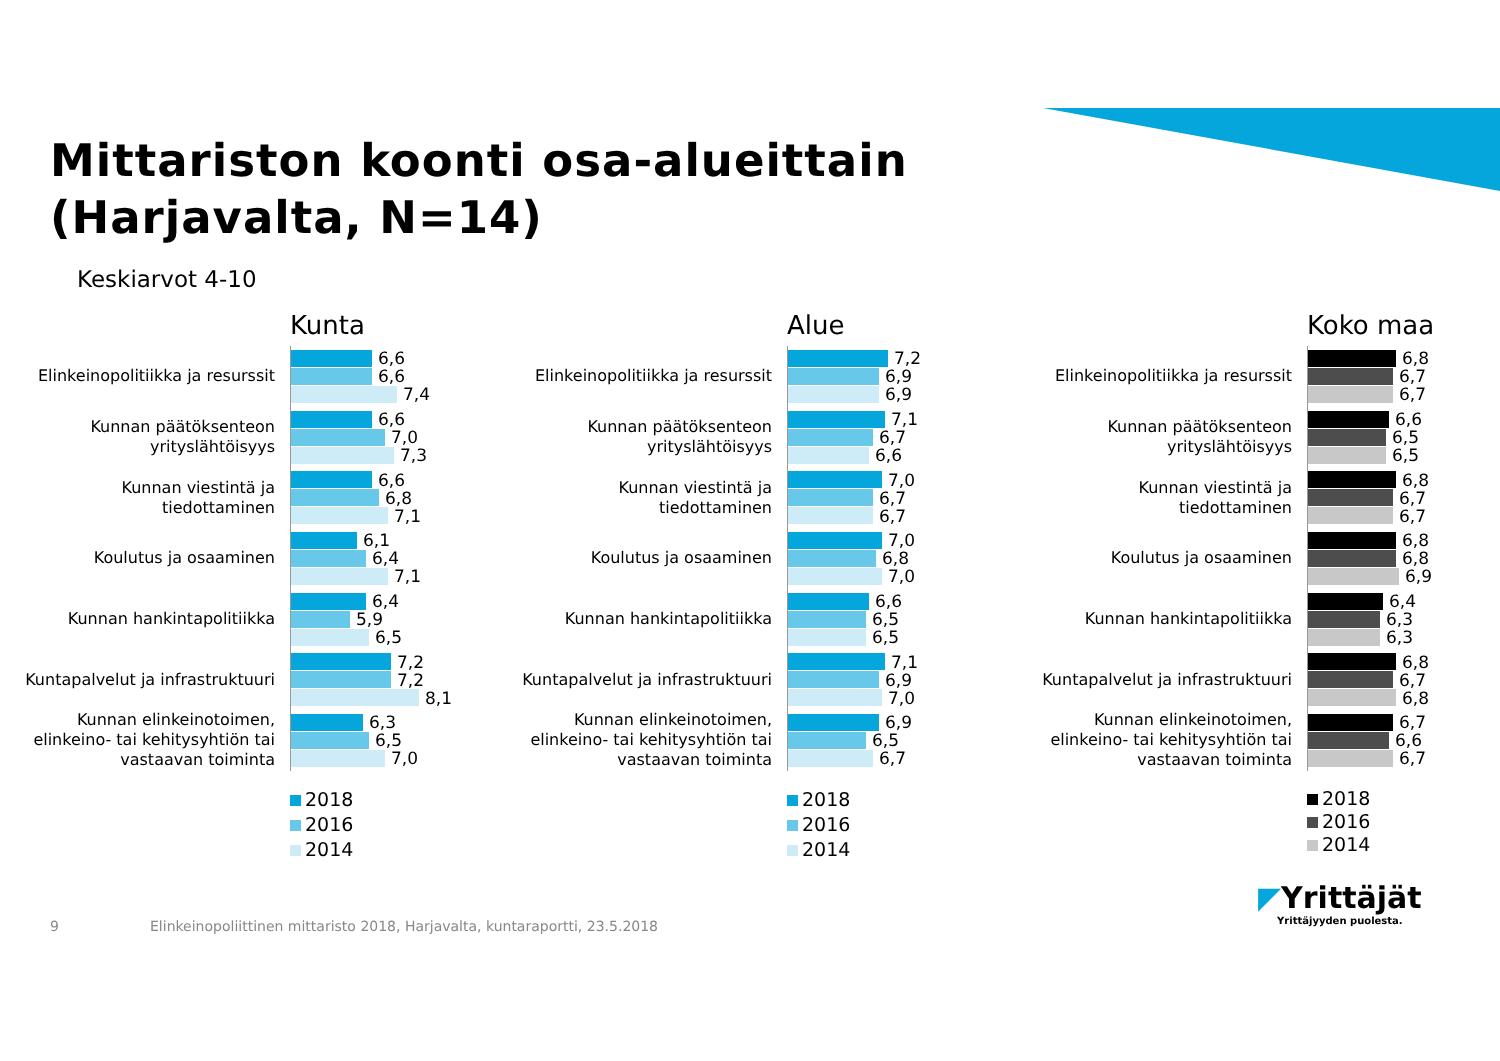Mittariston koonti osa-alueittain
(Harjavalta, N=14)
Keskiarvot 4-10
Kunta
Elinkeinopolitiikka ja resurssit
6,6
6,6
7,4
Kunnan päätöksenteon yrityslähtöisyys
6,6
7,0
7,3
Kunnan viestintä ja
tiedottaminen
6,6
6,8
7,1
Koulutus ja osaaminen
6,1
6,4
7,1
Kunnan hankintapolitiikka
6,4
5,9
6,5
Kuntapalvelut ja infrastruktuuri
7,2
7,2
8,1
Kunnan elinkeinotoimen, elinkeino- tai kehitysyhtiön tai vastaavan toiminta
6,3
6,5
7,0
2018
2016
2014
Alue
Elinkeinopolitiikka ja resurssit
7,2
6,9
6,9
Kunnan päätöksenteon yrityslähtöisyys
7,1
6,7
6,6
Kunnan viestintä ja
tiedottaminen
7,0
6,7
6,7
Koulutus ja osaaminen
7,0
6,8
7,0
Kunnan hankintapolitiikka
6,6
6,5
6,5
Kuntapalvelut ja infrastruktuuri
7,1
6,9
7,0
Kunnan elinkeinotoimen, elinkeino- tai kehitysyhtiön tai vastaavan toiminta
6,9
6,5
6,7
2018
2016
2014
Koko maa
Elinkeinopolitiikka ja resurssit
6,8
6,7
6,7
Kunnan päätöksenteon yrityslähtöisyys
6,6
6,5
6,5
Kunnan viestintä ja
tiedottaminen
6,8
6,7
6,7
Koulutus ja osaaminen
6,8
6,8
6,9
Kunnan hankintapolitiikka
6,4
6,3
6,3
Kuntapalvelut ja infrastruktuuri
6,8
6,7
6,8
Kunnan elinkeinotoimen, elinkeino- tai kehitysyhtiön tai vastaavan toiminta
6,7
6,6
6,7
2018
2016
2014
9 Elinkeinopoliittinen mittaristo 2018, Harjavalta, kuntaraportti, 23.5.2018
◤Yrittäjät
Yrittäjyyden puolesta.